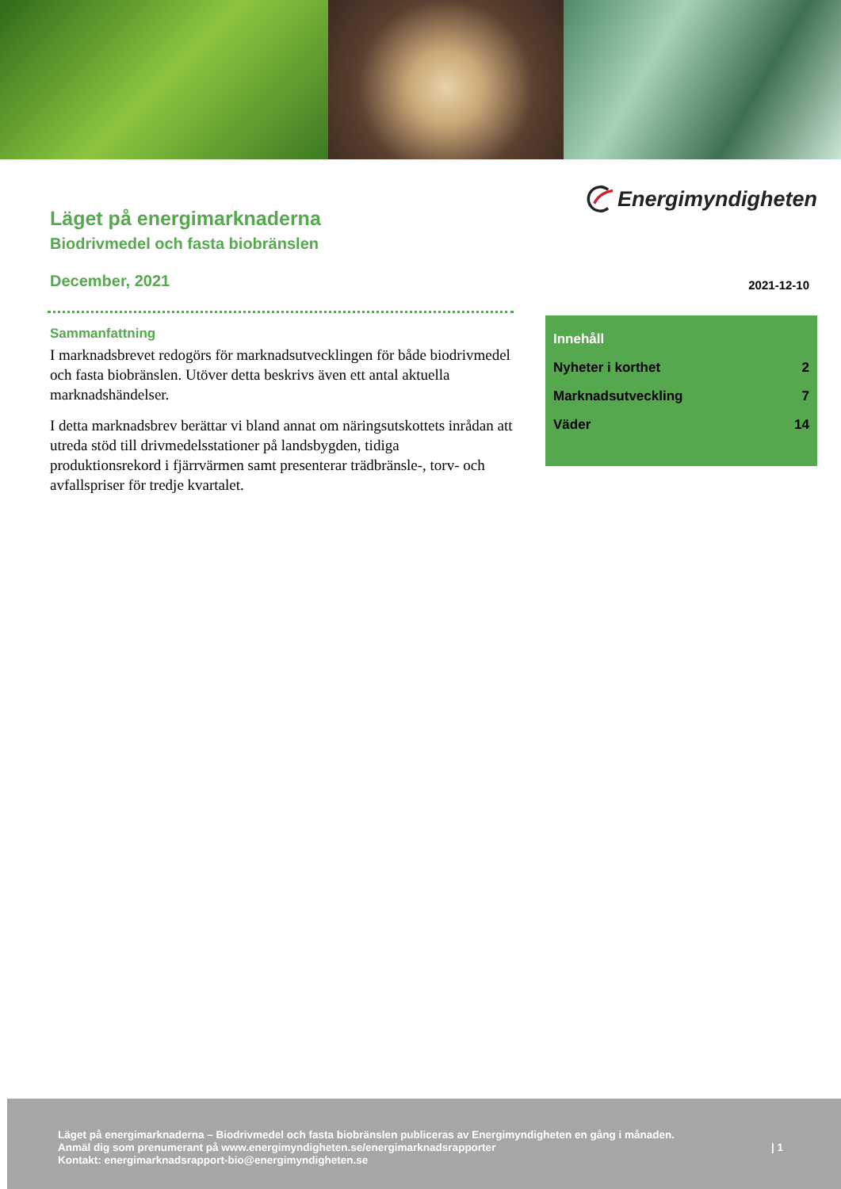Läget på energimarknaderna
Biodrivmedel och fasta biobränslen
December, 2021
Sammanfattning
I marknadsbrevet redogörs för marknadsutvecklingen för både biodrivmedel och fasta biobränslen. Utöver detta beskrivs även ett antal aktuella marknadshändelser.
I detta marknadsbrev berättar vi bland annat om näringsutskottets inrådan att utreda stöd till drivmedelsstationer på landsbygden, tidiga produktionsrekord i fjärrvärmen samt presenterar trädbränsle-, torv- och avfallspriser för tredje kvartalet.
Energimyndigheten
2021-12-10
Innehåll
Nyheter i korthet 2
Marknadsutveckling 7
Väder 14
Läget på energimarknaderna – Biodrivmedel och fasta biobränslen publiceras av Energimyndigheten en gång i månaden.
Anmäl dig som prenumerant på www.energimyndigheten.se/energimarknadsrapporter
Kontakt: energimarknadsrapport-bio@energimyndigheten.se
| 1